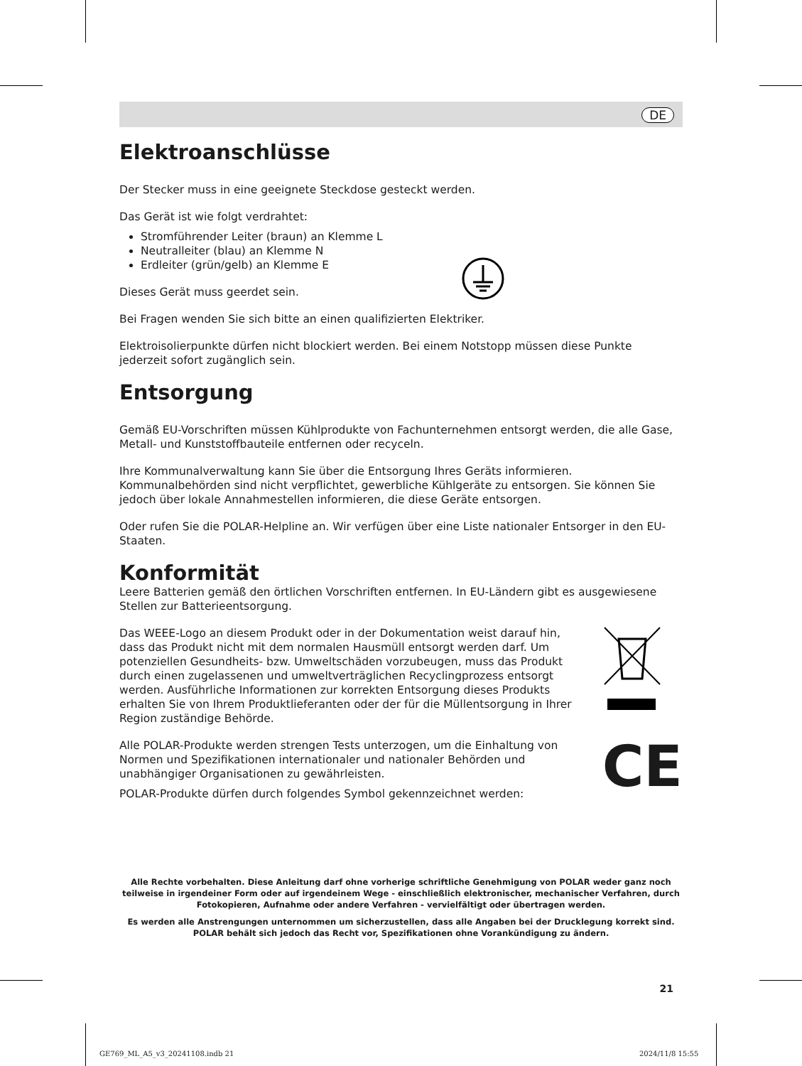DE
Elektroanschlüsse
Der Stecker muss in eine geeignete Steckdose gesteckt werden.
Das Gerät ist wie folgt verdrahtet:
Stromführender Leiter (braun) an Klemme L
Neutralleiter (blau) an Klemme N
Erdleiter (grün/gelb) an Klemme E
Dieses Gerät muss geerdet sein.
Bei Fragen wenden Sie sich bitte an einen qualifizierten Elektriker.
Elektroisolierpunkte dürfen nicht blockiert werden. Bei einem Notstopp müssen diese Punkte jederzeit sofort zugänglich sein.
Entsorgung
Gemäß EU-Vorschriften müssen Kühlprodukte von Fachunternehmen entsorgt werden, die alle Gase, Metall- und Kunststoffbauteile entfernen oder recyceln.
Ihre Kommunalverwaltung kann Sie über die Entsorgung Ihres Geräts informieren. Kommunalbehörden sind nicht verpflichtet, gewerbliche Kühlgeräte zu entsorgen. Sie können Sie jedoch über lokale Annahmestellen informieren, die diese Geräte entsorgen.
Oder rufen Sie die POLAR-Helpline an. Wir verfügen über eine Liste nationaler Entsorger in den EU-Staaten.
Konformität
Leere Batterien gemäß den örtlichen Vorschriften entfernen. In EU-Ländern gibt es ausgewiesene Stellen zur Batterieentsorgung.
Das WEEE-Logo an diesem Produkt oder in der Dokumentation weist darauf hin, dass das Produkt nicht mit dem normalen Hausmüll entsorgt werden darf. Um potenziellen Gesundheits- bzw. Umweltschäden vorzubeugen, muss das Produkt durch einen zugelassenen und umweltverträglichen Recyclingprozess entsorgt werden. Ausführliche Informationen zur korrekten Entsorgung dieses Produkts erhalten Sie von Ihrem Produktlieferanten oder der für die Müllentsorgung in Ihrer Region zuständige Behörde.
Alle POLAR-Produkte werden strengen Tests unterzogen, um die Einhaltung von Normen und Spezifikationen internationaler und nationaler Behörden und unabhängiger Organisationen zu gewährleisten.
POLAR-Produkte dürfen durch folgendes Symbol gekennzeichnet werden:
CE
Alle Rechte vorbehalten. Diese Anleitung darf ohne vorherige schriftliche Genehmigung von POLAR weder ganz noch teilweise in irgendeiner Form oder auf irgendeinem Wege - einschließlich elektronischer, mechanischer Verfahren, durch Fotokopieren, Aufnahme oder andere Verfahren - vervielfältigt oder übertragen werden.
Es werden alle Anstrengungen unternommen um sicherzustellen, dass alle Angaben bei der Drucklegung korrekt sind. POLAR behält sich jedoch das Recht vor, Spezifikationen ohne Vorankündigung zu ändern.
21
GE769_ML_A5_v3_20241108.indb 21
2024/11/8 15:55